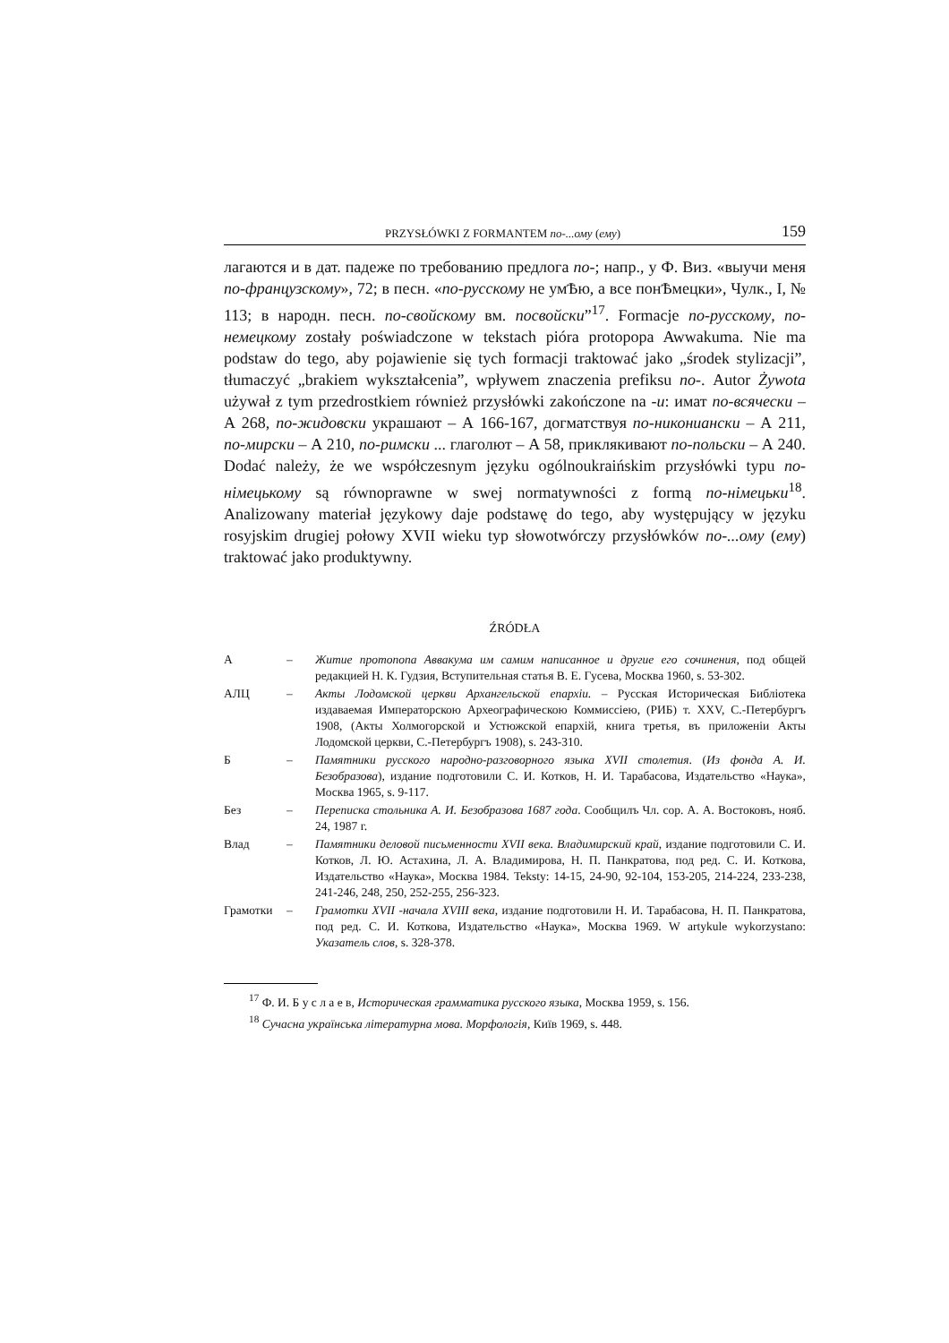PRZYSŁÓWKI Z FORMANTEM по-...ому (ему) 159
лагаются и в дат. падеже по требованию предлога по-; напр., у Ф. Виз. «выучи меня по-французскому», 72; в песн. «по-русскому не умѢю, а все понѢмецки», Чулк., I, № 113; в народн. песн. по-свойскому вм. посвойски”<sup>17</sup>. Formacje по-русскому, по-немецкому zostały poświadczone w tekstach pióra protopopa Awwakuma. Nie ma podstaw do tego, aby pojawienie się tych formacji traktować jako „środek stylizacji”, tłumaczyć „brakiem wykształcenia”, wpływem znaczenia prefiksu по-. Autor Żywota używał z tym przedrostkiem również przysłówki zakończone na -и: имат по-всячески – А 268, по-жидовски украшают – А 166-167, догматствуя по-никониански – А 211, по-мирски – А 210, по-римски ... глаголют – А 58, приклякивают по-польски – А 240. Dodać należy, że we współczesnym języku ogólnoukraińskim przysłówki typu по-німецькому są równoprawne w swej normatywności z formą по-німецьки<sup>18</sup>. Analizowany materiał językowy daje podstawę do tego, aby występujący w języku rosyjskim drugiej połowy XVII wieku typ słowotwórczy przysłówków по-...ому (ему) traktować jako produktywny.
ŹRÓDŁA
| А | – | Житие протопопа Аввакума им самим написанное и другие его сочинения , под общей редакцией Н. К. Гудзия, Вступительная статья В. Е. Гусева, Москва 1960, s. 53-302. |
| АЛЦ | – | Акты Лодомской церкви Архангельской епархіи. – Русская Историческая Библіотека издаваемая Императорскою Археографическою Коммиссіею, (РИБ) т. XXV, С.-Петербургъ 1908, (Акты Холмогорской и Устюжской епархій, книга третья, въ приложеніи Акты Лодомской церкви, С.-Петербургъ 1908), s. 243-310. |
| Б | – | Памятники русского народно-разговорного языка XVII столетия . ( Из фонда А. И. Безобразова ), издание подготовили С. И. Котков, Н. И. Тарабасова, Издательство «Наука», Москва 1965, s. 9-117. |
| Без | – | Переписка стольника А. И. Безобразова 1687 года . Сообщилъ Чл. сор. А. А. Востоковъ, нояб. 24, 1987 г. |
| Влад | – | Памятники деловой письменности XVII века. Владимирский край , издание подготовили С. И. Котков, Л. Ю. Астахина, Л. А. Владимирова, Н. П. Панкратова, под ред. С. И. Коткова, Издательство «Наука», Москва 1984. Teksty: 14-15, 24-90, 92-104, 153-205, 214-224, 233-238, 241-246, 248, 250, 252-255, 256-323. |
| Грамотки | – | Грамотки XVII -начала XVIII века , издание подготовили Н. И. Тарабасова, Н. П. Панкратова, под ред. С. И. Коткова, Издательство «Наука», Москва 1969. W artykule wykorzystano: Указатель слов , s. 328-378. |
<sup>17</sup> Ф. И. Б у с л а е в, Историческая грамматика русского языка, Москва 1959, s. 156.
<sup>18</sup> Сучасна українська літературна мова. Морфологія, Київ 1969, s. 448.